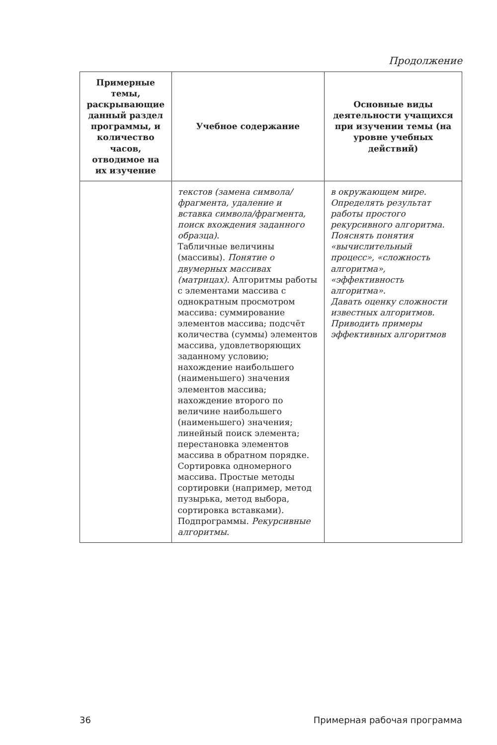Продолжение
| Примерные темы, раскрывающие данный раздел программы, и количество часов, отводимое на их изучение | Учебное содержание | Основные виды деятельности учащихся при изучении темы (на уровне учебных действий) |
| --- | --- | --- |
| | текстов (замена символа/фрагмента, удаление и вставка символа/фрагмента, поиск вхождения заданного образца) . Табличные величины (массивы). Понятие о двумерных массивах (матрицах) . Алгоритмы работы с элементами массива с однократным просмотром массива: суммирование элементов массива; подсчёт количества (суммы) элементов массива, удовлетворяющих заданному условию; нахождение наибольшего (наименьшего) значения элементов массива; нахождение второго по величине наибольшего (наименьшего) значения; линейный поиск элемента; перестановка элементов массива в обратном порядке. Сортировка одномерного массива. Простые методы сортировки (например, метод пузырька, метод выбора, сортировка вставками). Подпрограммы. Рекурсивные алгоритмы . | в окружающем мире. Определять результат работы простого рекурсивного алгоритма. Пояснять понятия «вычислительный процесс», «сложность алгоритма», «эффективность алгоритма». Давать оценку сложности известных алгоритмов. Приводить примеры эффективных алгоритмов |
36 Примерная рабочая программа